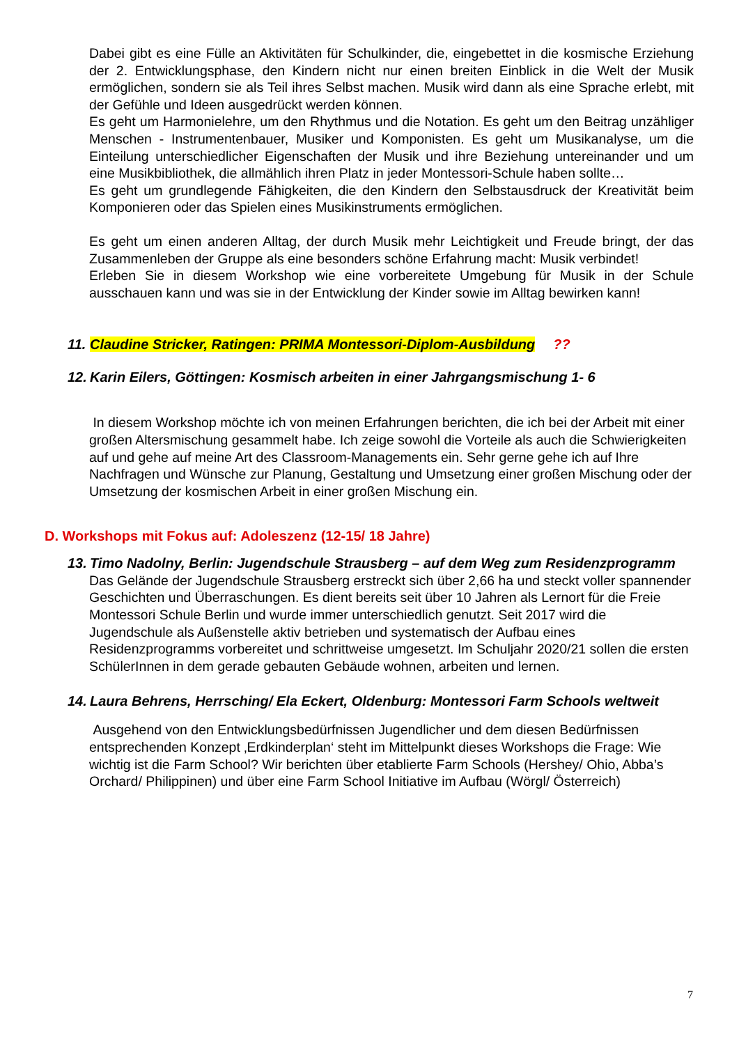Dabei gibt es eine Fülle an Aktivitäten für Schulkinder, die, eingebettet in die kosmische Erziehung der 2. Entwicklungsphase, den Kindern nicht nur einen breiten Einblick in die Welt der Musik ermöglichen, sondern sie als Teil ihres Selbst machen. Musik wird dann als eine Sprache erlebt, mit der Gefühle und Ideen ausgedrückt werden können.
Es geht um Harmonielehre, um den Rhythmus und die Notation. Es geht um den Beitrag unzähliger Menschen - Instrumentenbauer, Musiker und Komponisten. Es geht um Musikanalyse, um die Einteilung unterschiedlicher Eigenschaften der Musik und ihre Beziehung untereinander und um eine Musikbibliothek, die allmählich ihren Platz in jeder Montessori-Schule haben sollte…
Es geht um grundlegende Fähigkeiten, die den Kindern den Selbstausdruck der Kreativität beim Komponieren oder das Spielen eines Musikinstruments ermöglichen.
Es geht um einen anderen Alltag, der durch Musik mehr Leichtigkeit und Freude bringt, der das Zusammenleben der Gruppe als eine besonders schöne Erfahrung macht: Musik verbindet!
Erleben Sie in diesem Workshop wie eine vorbereitete Umgebung für Musik in der Schule ausschauen kann und was sie in der Entwicklung der Kinder sowie im Alltag bewirken kann!
11. Claudine Stricker, Ratingen: PRIMA Montessori-Diplom-Ausbildung??
12. Karin Eilers, Göttingen: Kosmisch arbeiten in einer Jahrgangsmischung 1- 6
In diesem Workshop möchte ich von meinen Erfahrungen berichten, die ich bei der Arbeit mit einer großen Altersmischung gesammelt habe. Ich zeige sowohl die Vorteile als auch die Schwierigkeiten auf und gehe auf meine Art des Classroom-Managements ein. Sehr gerne gehe ich auf Ihre Nachfragen und Wünsche zur Planung, Gestaltung und Umsetzung einer großen Mischung oder der Umsetzung der kosmischen Arbeit in einer großen Mischung ein.
D. Workshops mit Fokus auf: Adoleszenz (12-15/ 18 Jahre)
13. Timo Nadolny, Berlin: Jugendschule Strausberg – auf dem Weg zum Residenzprogramm
Das Gelände der Jugendschule Strausberg erstreckt sich über 2,66 ha und steckt voller spannender Geschichten und Überraschungen. Es dient bereits seit über 10 Jahren als Lernort für die Freie Montessori Schule Berlin und wurde immer unterschiedlich genutzt. Seit 2017 wird die Jugendschule als Außenstelle aktiv betrieben und systematisch der Aufbau eines Residenzprogramms vorbereitet und schrittweise umgesetzt. Im Schuljahr 2020/21 sollen die ersten SchülerInnen in dem gerade gebauten Gebäude wohnen, arbeiten und lernen.
14. Laura Behrens, Herrsching/ Ela Eckert, Oldenburg: Montessori Farm Schools weltweit
Ausgehend von den Entwicklungsbedürfnissen Jugendlicher und dem diesen Bedürfnissen entsprechenden Konzept ‚Erdkinderplan‘ steht im Mittelpunkt dieses Workshops die Frage: Wie wichtig ist die Farm School? Wir berichten über etablierte Farm Schools (Hershey/ Ohio, Abba’s Orchard/ Philippinen) und über eine Farm School Initiative im Aufbau (Wörgl/ Österreich)
7